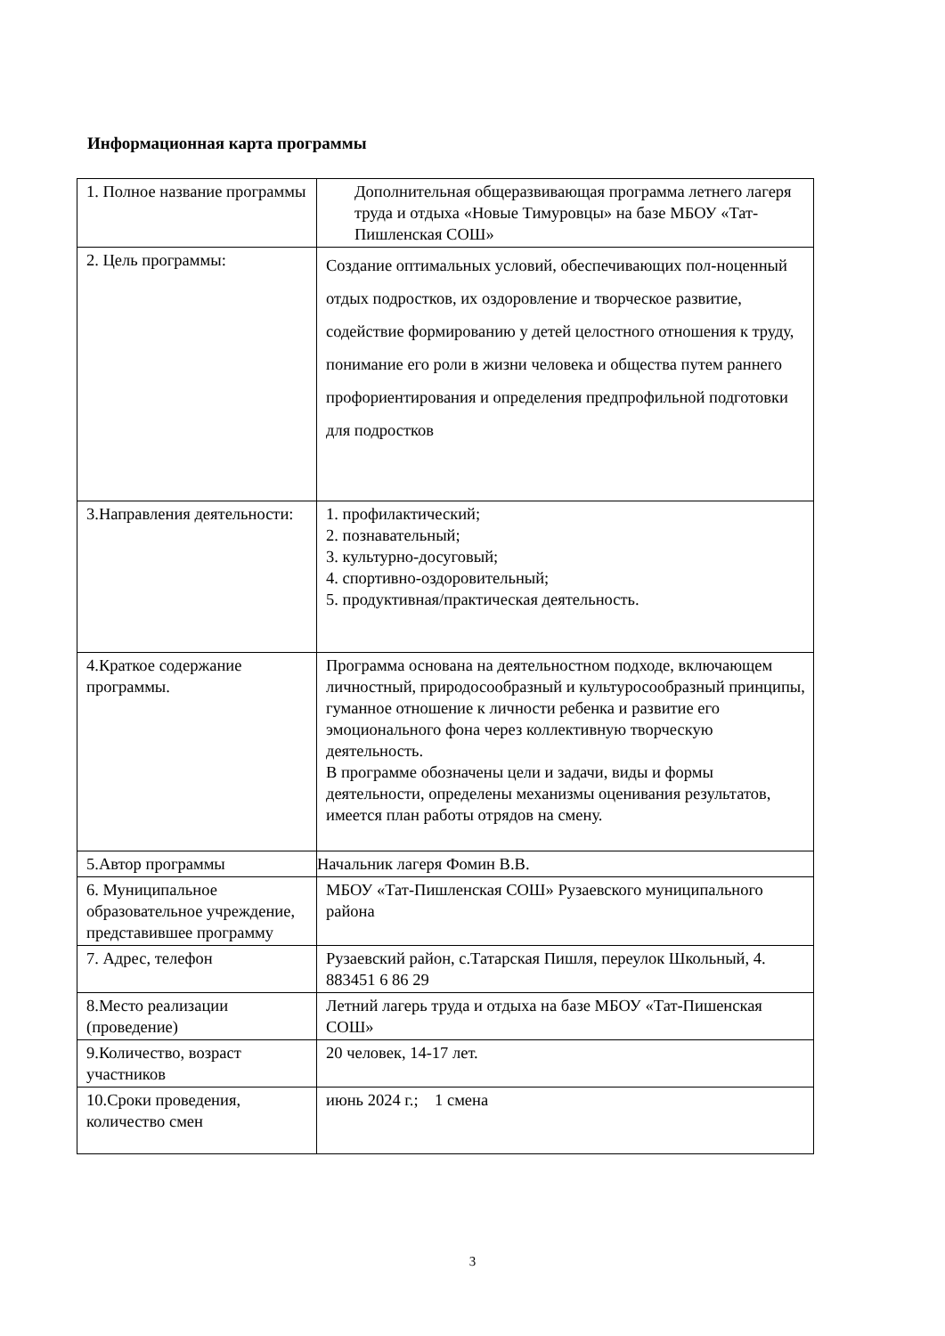Информационная карта программы
| 1. Полное название программы | Дополнительная общеразвивающая программа летнего лагеря труда и отдыха «Новые Тимуровцы» на базе МБОУ «Тат-Пишленская СОШ» |
| 2. Цель программы: | Создание оптимальных условий, обеспечивающих пол-ноценный отдых подростков, их оздоровление и творческое развитие, содействие формированию у детей целостного отношения к труду, понимание его роли в жизни человека и общества путем раннего профориентирования и определения предпрофильной подготовки для подростков |
| 3.Направления деятельности: | 1. профилактический; 2. познавательный; 3. культурно-досуговый; 4. спортивно-оздоровительный; 5. продуктивная/практическая деятельность. |
| 4.Краткое содержание программы. | Программа основана на деятельностном подходе, включающем личностный, природосообразный и культуросообразный принципы, гуманное отношение к личности ребенка и развитие его эмоционального фона через коллективную творческую деятельность. В программе обозначены цели и задачи, виды и формы деятельности, определены механизмы оценивания результатов, имеется план работы отрядов на смену. |
| 5.Автор программы | Начальник лагеря Фомин В.В. |
| 6. Муниципальное образовательное учреждение, представившее программу | МБОУ «Тат-Пишленская СОШ» Рузаевского муниципального района |
| 7. Адрес, телефон | Рузаевский район, с.Татарская Пишля, переулок Школьный, 4. 883451 6 86 29 |
| 8.Место реализации (проведение) | Летний лагерь труда и отдыха на базе МБОУ «Тат-Пишенская СОШ» |
| 9.Количество, возраст участников | 20 человек, 14-17 лет. |
| 10.Сроки проведения, количество смен | июнь 2024 г.; 1 смена |
3